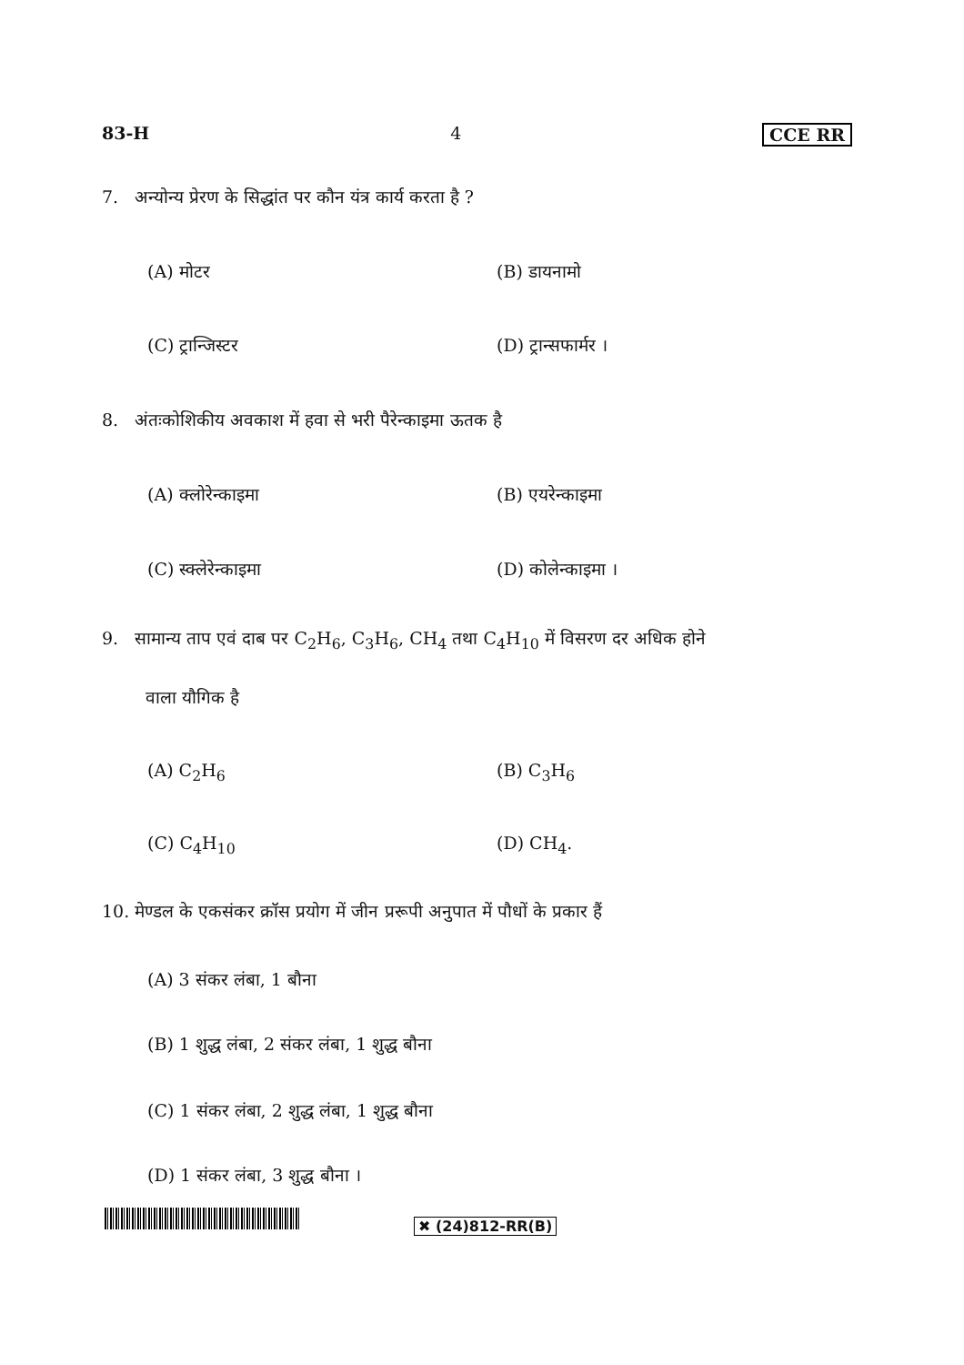83-H 4 CCE RR
7. अन्योन्य प्रेरण के सिद्धांत पर कौन यंत्र कार्य करता है ?
(A) मोटर (B) डायनामो
(C) ट्रान्जिस्टर (D) ट्रान्सफार्मर ।
8. अंतःकोशिकीय अवकाश में हवा से भरी पैरेन्काइमा ऊतक है
(A) क्लोरेन्काइमा (B) एयरेन्काइमा
(C) स्क्लेरेन्काइमा (D) कोलेन्काइमा ।
9. सामान्य ताप एवं दाब पर C<sub>2</sub>H<sub>6</sub>, C<sub>3</sub>H<sub>6</sub>, CH<sub>4</sub> तथा C<sub>4</sub>H<sub>10</sub> में विसरण दर अधिक होने
वाला यौगिक है
(A) C<sub>2</sub>H<sub>6</sub> (B) C<sub>3</sub>H<sub>6</sub>
(C) C<sub>4</sub>H<sub>10</sub> (D) CH<sub>4</sub>.
10. मेण्डल के एकसंकर क्रॉस प्रयोग में जीन प्ररूपी अनुपात में पौधों के प्रकार हैं
(A) 3 संकर लंबा, 1 बौना
(B) 1 शुद्ध लंबा, 2 संकर लंबा, 1 शुद्ध बौना
(C) 1 संकर लंबा, 2 शुद्ध लंबा, 1 शुद्ध बौना
(D) 1 संकर लंबा, 3 शुद्ध बौना ।
✖ (24)812-RR(B)